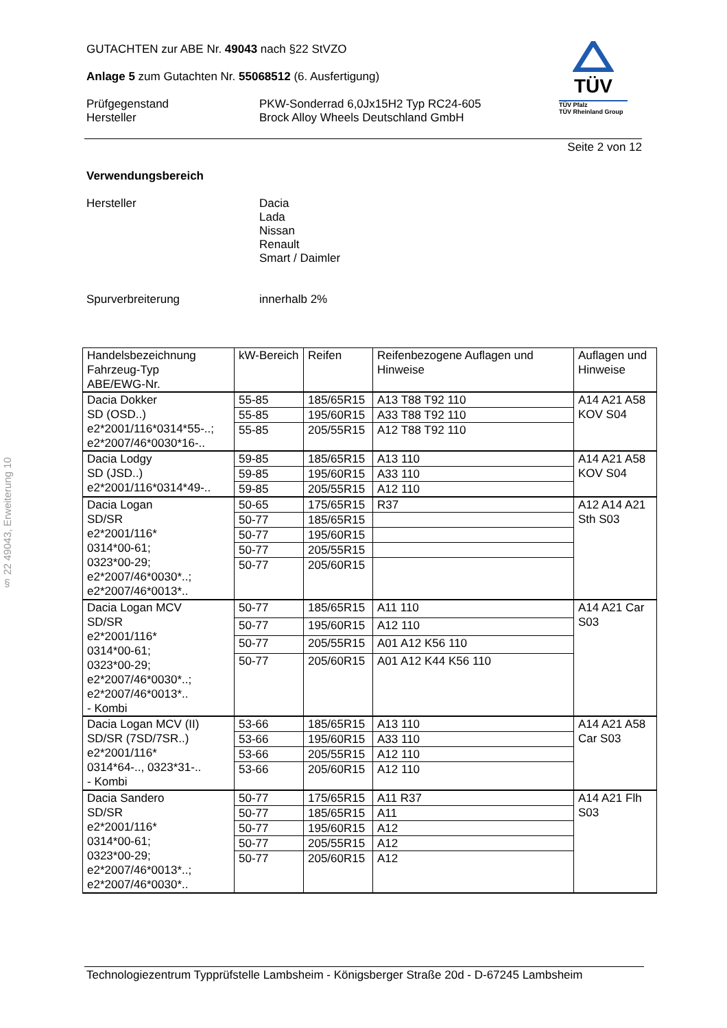§ 22 49043, Erweiterung 10
TÜV
TÜV Pfalz
TÜV Rheinland Group
GUTACHTEN zur ABE Nr. 49043 nach §22 StVZO
Anlage 5 zum Gutachten Nr. 55068512 (6. Ausfertigung)
Prüfgegenstand
Hersteller
PKW-Sonderrad 6,0Jx15H2 Typ RC24-605
Brock Alloy Wheels Deutschland GmbH
Seite 2 von 12
Verwendungsbereich
Hersteller Dacia
Lada
Nissan
Renault
Smart / Daimler
Spurverbreiterung innerhalb 2%
| Handelsbezeichnung Fahrzeug-Typ ABE/EWG-Nr. | kW-Bereich | Reifen | Reifenbezogene Auflagen und Hinweise | Auflagen und Hinweise |
| Dacia Dokker SD (OSD..) e2*2001/116*0314*55-..; e2*2007/46*0030*16-.. | 55-85 | 185/65R15 | A13 T88 T92 110 | A14 A21 A58 KOV S04 |
| | 55-85 | 195/60R15 | A33 T88 T92 110 | |
| | 55-85 | 205/55R15 | A12 T88 T92 110 | |
| Dacia Lodgy SD (JSD..) e2*2001/116*0314*49-.. | 59-85 | 185/65R15 | A13 110 | A14 A21 A58 KOV S04 |
| | 59-85 | 195/60R15 | A33 110 | |
| | 59-85 | 205/55R15 | A12 110 | |
| Dacia Logan SD/SR e2*2001/116* 0314*00-61; 0323*00-29; e2*2007/46*0030*..; e2*2007/46*0013*.. | 50-65 | 175/65R15 | R37 | A12 A14 A21 Sth S03 |
| | 50-77 | 185/65R15 | | |
| | 50-77 | 195/60R15 | | |
| | 50-77 | 205/55R15 | | |
| | 50-77 | 205/60R15 | | |
| Dacia Logan MCV SD/SR e2*2001/116* 0314*00-61; 0323*00-29; e2*2007/46*0030*..; e2*2007/46*0013*.. - Kombi | 50-77 | 185/65R15 | A11 110 | A14 A21 Car S03 |
| | 50-77 | 195/60R15 | A12 110 | |
| | 50-77 | 205/55R15 | A01 A12 K56 110 | |
| | 50-77 | 205/60R15 | A01 A12 K44 K56 110 | |
| Dacia Logan MCV (II) SD/SR (7SD/7SR..) e2*2001/116* 0314*64-.., 0323*31-.. - Kombi | 53-66 | 185/65R15 | A13 110 | A14 A21 A58 Car S03 |
| | 53-66 | 195/60R15 | A33 110 | |
| | 53-66 | 205/55R15 | A12 110 | |
| | 53-66 | 205/60R15 | A12 110 | |
| Dacia Sandero SD/SR e2*2001/116* 0314*00-61; 0323*00-29; e2*2007/46*0013*..; e2*2007/46*0030*.. | 50-77 | 175/65R15 | A11 R37 | A14 A21 Flh S03 |
| | 50-77 | 185/65R15 | A11 | |
| | 50-77 | 195/60R15 | A12 | |
| | 50-77 | 205/55R15 | A12 | |
| | 50-77 | 205/60R15 | A12 | |
Technologiezentrum Typprüfstelle Lambsheim - Königsberger Straße 20d - D-67245 Lambsheim